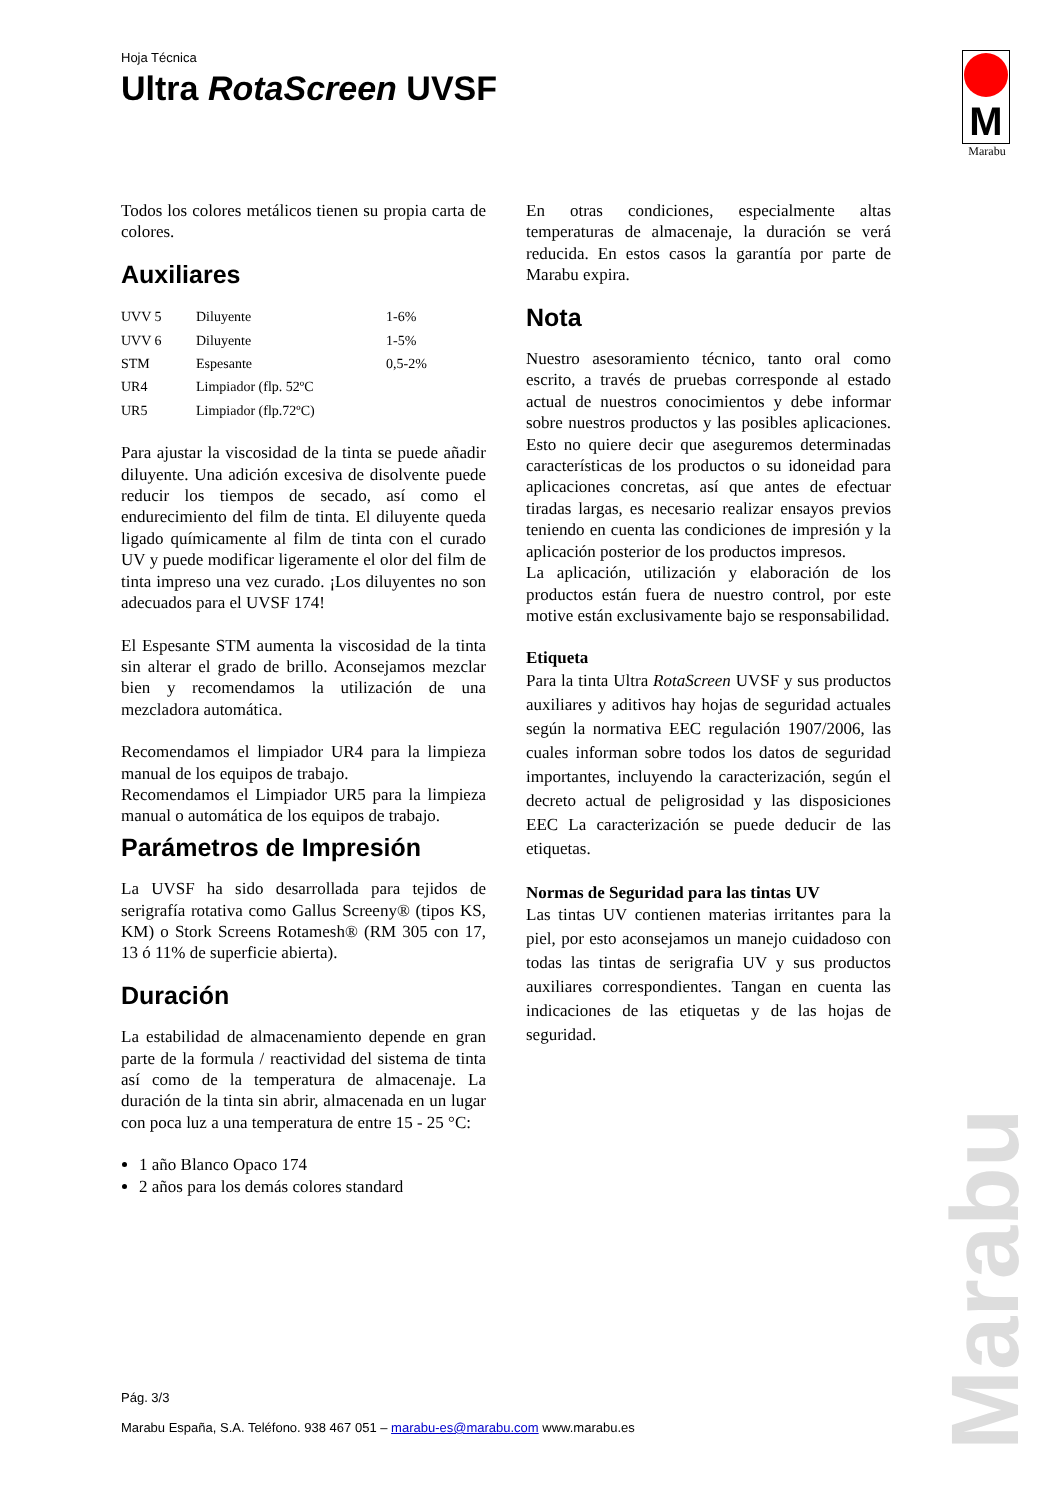Hoja Técnica
Ultra RotaScreen UVSF
M
Marabu
Todos los colores metálicos tienen su propia carta de colores.
Auxiliares
| UVV 5 | Diluyente | 1-6% |
| UVV 6 | Diluyente | 1-5% |
| STM | Espesante | 0,5-2% |
| UR4 | Limpiador (flp. 52ºC | |
| UR5 | Limpiador (flp.72ºC) | |
Para ajustar la viscosidad de la tinta se puede añadir diluyente. Una adición excesiva de disolvente puede reducir los tiempos de secado, así como el endurecimiento del film de tinta. El diluyente queda ligado químicamente al film de tinta con el curado UV y puede modificar ligeramente el olor del film de tinta impreso una vez curado. ¡Los diluyentes no son adecuados para el UVSF 174!
El Espesante STM aumenta la viscosidad de la tinta sin alterar el grado de brillo. Aconsejamos mezclar bien y recomendamos la utilización de una mezcladora automática.
Recomendamos el limpiador UR4 para la limpieza manual de los equipos de trabajo.
Recomendamos el Limpiador UR5 para la limpieza manual o automática de los equipos de trabajo.
Parámetros de Impresión
La UVSF ha sido desarrollada para tejidos de serigrafía rotativa como Gallus Screeny® (tipos KS, KM) o Stork Screens Rotamesh® (RM 305 con 17, 13 ó 11% de superficie abierta).
Duración
La estabilidad de almacenamiento depende en gran parte de la formula / reactividad del sistema de tinta así como de la temperatura de almacenaje. La duración de la tinta sin abrir, almacenada en un lugar con poca luz a una temperatura de entre 15 - 25 °C:
1 año Blanco Opaco 174
2 años para los demás colores standard
En otras condiciones, especialmente altas temperaturas de almacenaje, la duración se verá reducida. En estos casos la garantía por parte de Marabu expira.
Nota
Nuestro asesoramiento técnico, tanto oral como escrito, a través de pruebas corresponde al estado actual de nuestros conocimientos y debe informar sobre nuestros productos y las posibles aplicaciones. Esto no quiere decir que aseguremos determinadas características de los productos o su idoneidad para aplicaciones concretas, así que antes de efectuar tiradas largas, es necesario realizar ensayos previos teniendo en cuenta las condiciones de impresión y la aplicación posterior de los productos impresos.
La aplicación, utilización y elaboración de los productos están fuera de nuestro control, por este motive están exclusivamente bajo se responsabilidad.
Etiqueta
Para la tinta Ultra RotaScreen UVSF y sus productos auxiliares y aditivos hay hojas de seguridad actuales según la normativa EEC regulación 1907/2006, las cuales informan sobre todos los datos de seguridad importantes, incluyendo la caracterización, según el decreto actual de peligrosidad y las disposiciones EEC La caracterización se puede deducir de las etiquetas.
Normas de Seguridad para las tintas UV
Las tintas UV contienen materias irritantes para la piel, por esto aconsejamos un manejo cuidadoso con todas las tintas de serigrafia UV y sus productos auxiliares correspondientes. Tangan en cuenta las indicaciones de las etiquetas y de las hojas de seguridad.
Pág. 3/3
Marabu España, S.A. Teléfono. 938 467 051 – marabu-es@marabu.com www.marabu.es
Marabu